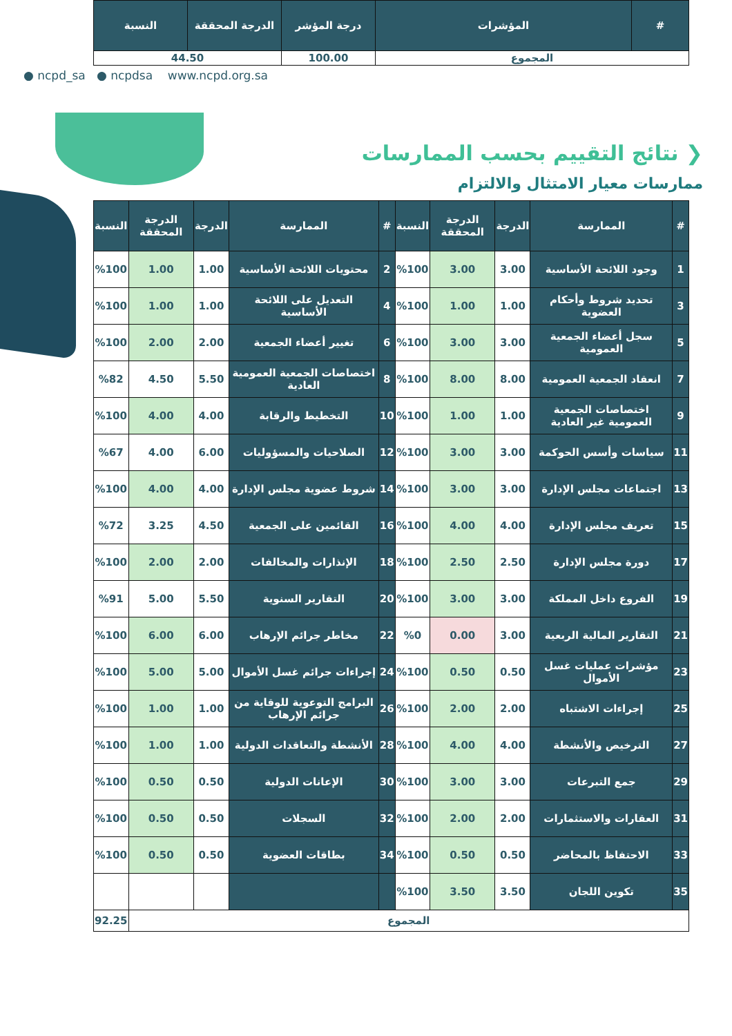| # | المؤشرات | درجة المؤشر | الدرجة المحققة | النسبة |
| --- | --- | --- | --- | --- |
| المجموع | | 100.00 | 44.50 | |
● ncpd_sa ● ncpdsa www.ncpd.org.sa
❮ نتائج التقييم بحسب الممارسات
ممارسات معيار الامتثال والالتزام
| # | الممارسة | الدرجة | الدرجة المحققة | النسبة | # | الممارسة | الدرجة | الدرجة المحققة | النسبة |
| --- | --- | --- | --- | --- | --- | --- | --- | --- | --- |
| 1 | وجود اللائحة الأساسية | 3.00 | 3.00 | %100 | 2 | محتويات اللائحة الأساسية | 1.00 | 1.00 | %100 |
| 3 | تحديد شروط وأحكام العضوية | 1.00 | 1.00 | %100 | 4 | التعديل على اللائحة الأساسية | 1.00 | 1.00 | %100 |
| 5 | سجل أعضاء الجمعية العمومية | 3.00 | 3.00 | %100 | 6 | تغيير أعضاء الجمعية | 2.00 | 2.00 | %100 |
| 7 | انعقاد الجمعية العمومية | 8.00 | 8.00 | %100 | 8 | اختصاصات الجمعية العمومية العادية | 5.50 | 4.50 | %82 |
| 9 | اختصاصات الجمعية العمومية غير العادية | 1.00 | 1.00 | %100 | 10 | التخطيط والرقابة | 4.00 | 4.00 | %100 |
| 11 | سياسات وأسس الحوكمة | 3.00 | 3.00 | %100 | 12 | الصلاحيات والمسؤوليات | 6.00 | 4.00 | %67 |
| 13 | اجتماعات مجلس الإدارة | 3.00 | 3.00 | %100 | 14 | شروط عضوية مجلس الإدارة | 4.00 | 4.00 | %100 |
| 15 | تعريف مجلس الإدارة | 4.00 | 4.00 | %100 | 16 | القائمين على الجمعية | 4.50 | 3.25 | %72 |
| 17 | دورة مجلس الإدارة | 2.50 | 2.50 | %100 | 18 | الإنذارات والمخالفات | 2.00 | 2.00 | %100 |
| 19 | الفروع داخل المملكة | 3.00 | 3.00 | %100 | 20 | التقارير السنوية | 5.50 | 5.00 | %91 |
| 21 | التقارير المالية الربعية | 3.00 | 0.00 | %0 | 22 | مخاطر جرائم الإرهاب | 6.00 | 6.00 | %100 |
| 23 | مؤشرات عمليات غسل الأموال | 0.50 | 0.50 | %100 | 24 | إجراءات جرائم غسل الأموال | 5.00 | 5.00 | %100 |
| 25 | إجراءات الاشتباه | 2.00 | 2.00 | %100 | 26 | البرامج التوعوية للوقاية من جرائم الإرهاب | 1.00 | 1.00 | %100 |
| 27 | الترخيص والأنشطة | 4.00 | 4.00 | %100 | 28 | الأنشطة والتعاقدات الدولية | 1.00 | 1.00 | %100 |
| 29 | جمع التبرعات | 3.00 | 3.00 | %100 | 30 | الإعانات الدولية | 0.50 | 0.50 | %100 |
| 31 | العقارات والاستثمارات | 2.00 | 2.00 | %100 | 32 | السجلات | 0.50 | 0.50 | %100 |
| 33 | الاحتفاظ بالمحاضر | 0.50 | 0.50 | %100 | 34 | بطاقات العضوية | 0.50 | 0.50 | %100 |
| 35 | تكوين اللجان | 3.50 | 3.50 | %100 | | | | | |
| المجموع | | | | | | | | | 92.25 |